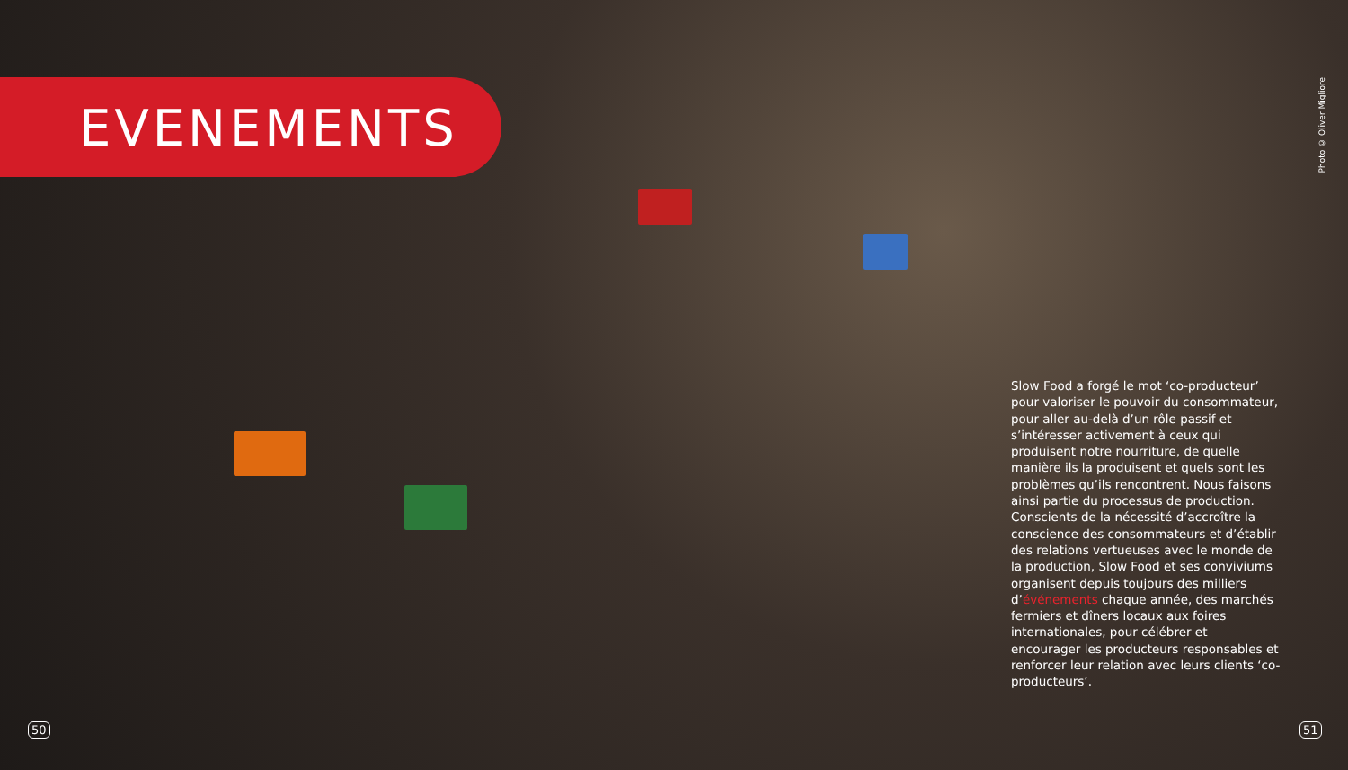EVENEMENTS
Photo © Oliver Migliore
Slow Food a forgé le mot ‘co-producteur’ pour valoriser le pouvoir du consommateur, pour aller au-delà d’un rôle passif et s’intéresser activement à ceux qui produisent notre nourriture, de quelle manière ils la produisent et quels sont les problèmes qu’ils rencontrent. Nous faisons ainsi partie du processus de production. Conscients de la nécessité d’accroître la conscience des consommateurs et d’établir des relations vertueuses avec le monde de la production, Slow Food et ses conviviums organisent depuis toujours des milliers d’événements chaque année, des marchés fermiers et dîners locaux aux foires internationales, pour célébrer et encourager les producteurs responsables et renforcer leur relation avec leurs clients ‘co-producteurs’.
50 51